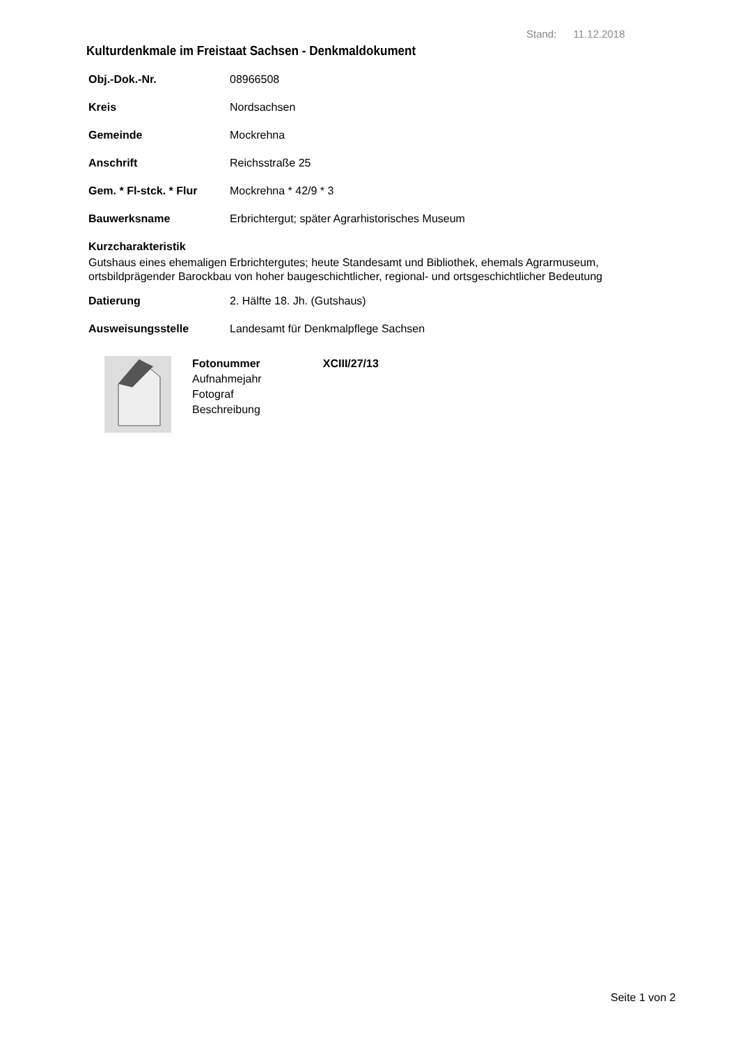Stand: 11.12.2018
Kulturdenkmale im Freistaat Sachsen - Denkmaldokument
Obj.-Dok.-Nr. 08966508
Kreis Nordsachsen
Gemeinde Mockrehna
Anschrift Reichsstraße 25
Gem. * Fl-stck. * Flur Mockrehna * 42/9 * 3
Bauwerksname Erbrichtergut; später Agrarhistorisches Museum
Kurzcharakteristik
Gutshaus eines ehemaligen Erbrichtergutes; heute Standesamt und Bibliothek, ehemals Agrarmuseum, ortsbildprägender Barockbau von hoher baugeschichtlicher, regional- und ortsgeschichtlicher Bedeutung
Datierung 2. Hälfte 18. Jh. (Gutshaus)
Ausweisungsstelle Landesamt für Denkmalpflege Sachsen
Fotonummer XCIII/27/13
Aufnahmejahr
Fotograf
Beschreibung
Seite 1 von 2